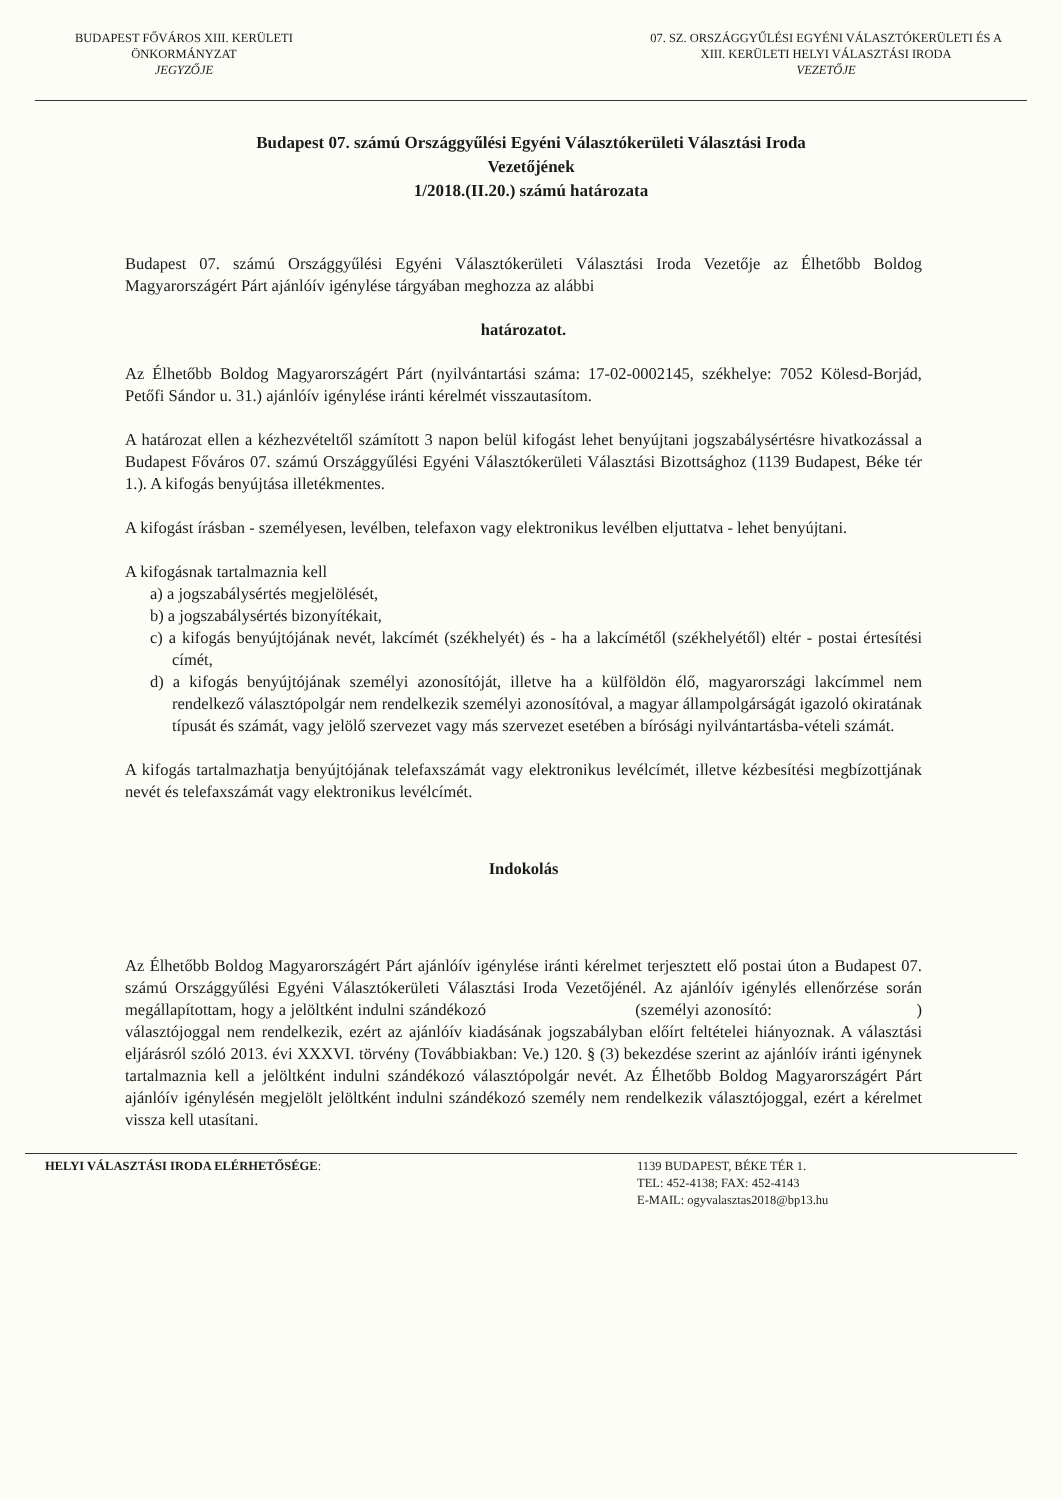BUDAPEST FŐVÁROS XIII. KERÜLETI
ÖNKORMÁNYZAT
JEGYZŐJE
07. SZ. ORSZÁGGYŰLÉSI EGYÉNI VÁLASZTÓKERÜLETI ÉS A
XIII. KERÜLETI HELYI VÁLASZTÁSI IRODA
VEZETŐJE
Budapest 07. számú Országgyűlési Egyéni Választókerületi Választási Iroda
Vezetőjének
1/2018.(II.20.) számú határozata
Budapest 07. számú Országgyűlési Egyéni Választókerületi Választási Iroda Vezetője az Élhetőbb Boldog Magyarországért Párt ajánlóív igénylése tárgyában meghozza az alábbi
határozatot.
Az Élhetőbb Boldog Magyarországért Párt (nyilvántartási száma: 17-02-0002145, székhelye: 7052 Kölesd-Borjád, Petőfi Sándor u. 31.) ajánlóív igénylése iránti kérelmét visszautasítom.
A határozat ellen a kézhezvételtől számított 3 napon belül kifogást lehet benyújtani jogszabálysértésre hivatkozással a Budapest Főváros 07. számú Országgyűlési Egyéni Választókerületi Választási Bizottsághoz (1139 Budapest, Béke tér 1.). A kifogás benyújtása illetékmentes.
A kifogást írásban - személyesen, levélben, telefaxon vagy elektronikus levélben eljuttatva - lehet benyújtani.
A kifogásnak tartalmaznia kell
a) a jogszabálysértés megjelölését,
b) a jogszabálysértés bizonyítékait,
c) a kifogás benyújtójának nevét, lakcímét (székhelyét) és - ha a lakcímétől (székhelyétől) eltér - postai értesítési címét,
d) a kifogás benyújtójának személyi azonosítóját, illetve ha a külföldön élő, magyarországi lakcímmel nem rendelkező választópolgár nem rendelkezik személyi azonosítóval, a magyar állampolgárságát igazoló okiratának típusát és számát, vagy jelölő szervezet vagy más szervezet esetében a bírósági nyilvántartásba-vételi számát.
A kifogás tartalmazhatja benyújtójának telefaxszámát vagy elektronikus levélcímét, illetve kézbesítési megbízottjának nevét és telefaxszámát vagy elektronikus levélcímét.
Indokolás
Az Élhetőbb Boldog Magyarországért Párt ajánlóív igénylése iránti kérelmet terjesztett elő postai úton a Budapest 07. számú Országgyűlési Egyéni Választókerületi Választási Iroda Vezetőjénél. Az ajánlóív igénylés ellenőrzése során megállapítottam, hogy a jelöltként indulni szándékozó (személyi azonosító: ) választójoggal nem rendelkezik, ezért az ajánlóív kiadásának jogszabályban előírt feltételei hiányoznak. A választási eljárásról szóló 2013. évi XXXVI. törvény (Továbbiakban: Ve.) 120. § (3) bekezdése szerint az ajánlóív iránti igénynek tartalmaznia kell a jelöltként indulni szándékozó választópolgár nevét. Az Élhetőbb Boldog Magyarországért Párt ajánlóív igénylésén megjelölt jelöltként indulni szándékozó személy nem rendelkezik választójoggal, ezért a kérelmet vissza kell utasítani.
HELYI VÁLASZTÁSI IRODA ELÉRHETŐSÉGE:
1139 BUDAPEST, BÉKE TÉR 1.
TEL: 452-4138; FAX: 452-4143
E-MAIL: ogyvalasztas2018@bp13.hu